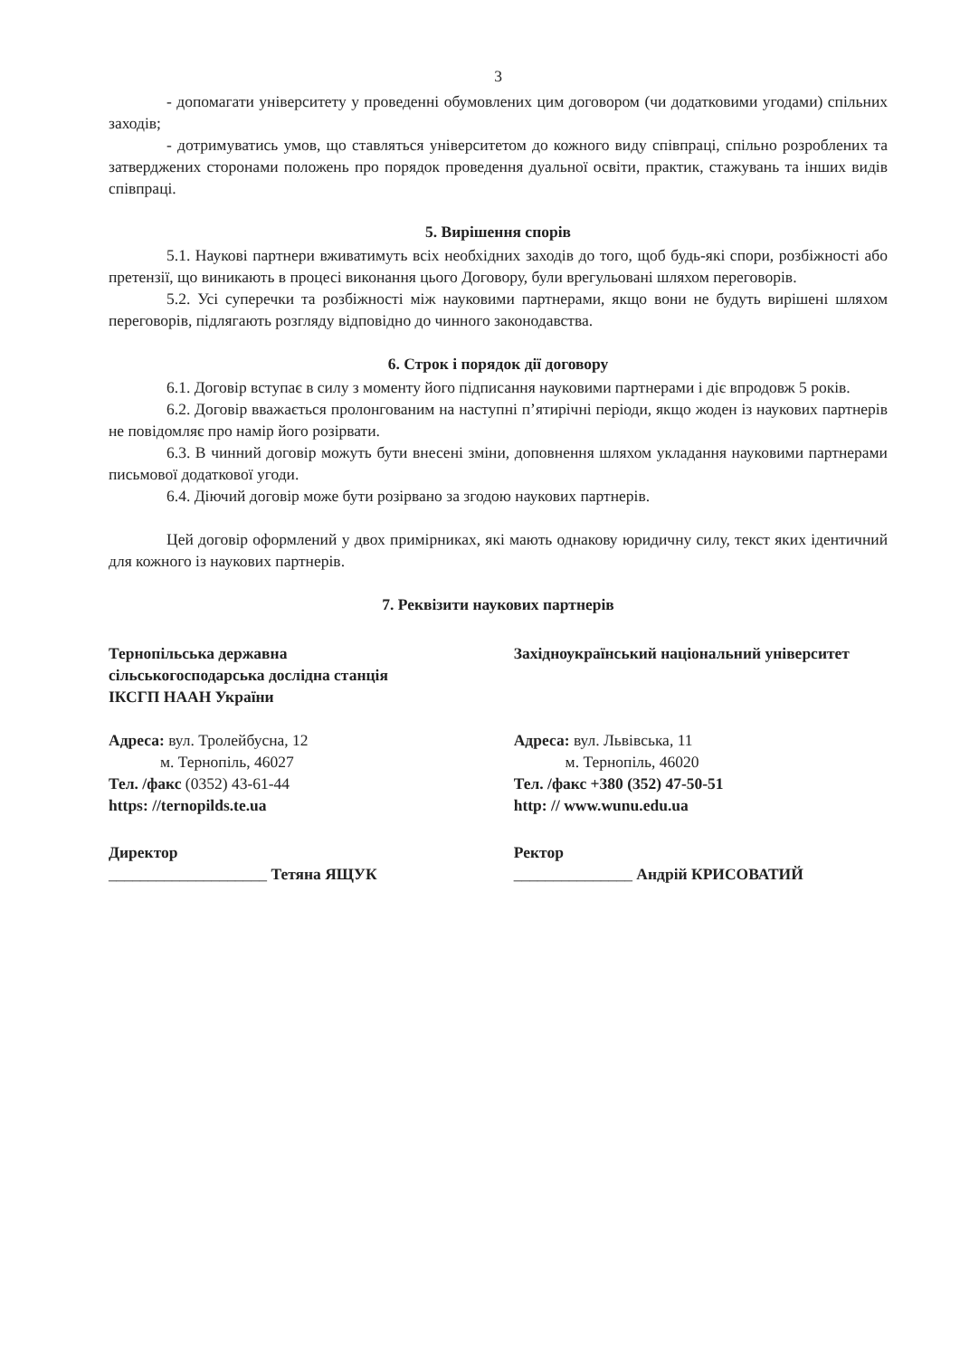3
- допомагати університету у проведенні обумовлених цим договором (чи додатковими угодами) спільних заходів;
- дотримуватись умов, що ставляться університетом до кожного виду співпраці, спільно розроблених та затверджених сторонами положень про порядок проведення дуальної освіти, практик, стажувань та інших видів співпраці.
5. Вирішення спорів
5.1. Наукові партнери вживатимуть всіх необхідних заходів до того, щоб будь-які спори, розбіжності або претензії, що виникають в процесі виконання цього Договору, були врегульовані шляхом переговорів.
5.2. Усі суперечки та розбіжності між науковими партнерами, якщо вони не будуть вирішені шляхом переговорів, підлягають розгляду відповідно до чинного законодавства.
6. Строк і порядок дії договору
6.1. Договір вступає в силу з моменту його підписання науковими партнерами і діє впродовж 5 років.
6.2. Договір вважається пролонгованим на наступні п’ятирічні періоди, якщо жоден із наукових партнерів не повідомляє про намір його розірвати.
6.3. В чинний договір можуть бути внесені зміни, доповнення шляхом укладання науковими партнерами письмової додаткової угоди.
6.4. Діючий договір може бути розірвано за згодою наукових партнерів.
Цей договір оформлений у двох примірниках, які мають однакову юридичну силу, текст яких ідентичний для кожного із наукових партнерів.
7. Реквізити наукових партнерів
Тернопільська державна
сільськогосподарська дослідна станція
ІКСГП НААН України
Адреса: вул. Тролейбусна, 12
м. Тернопіль, 46027
Тел. /факс (0352) 43-61-44
https: //ternopilds.te.ua
Директор
____________________ Тетяна ЯЩУК
Західноукраїнський національний університет
Адреса: вул. Львівська, 11
м. Тернопіль, 46020
Тел. /факс +380 (352) 47-50-51
http: // www.wunu.edu.ua
Ректор
_______________ Андрій КРИСОВАТИЙ